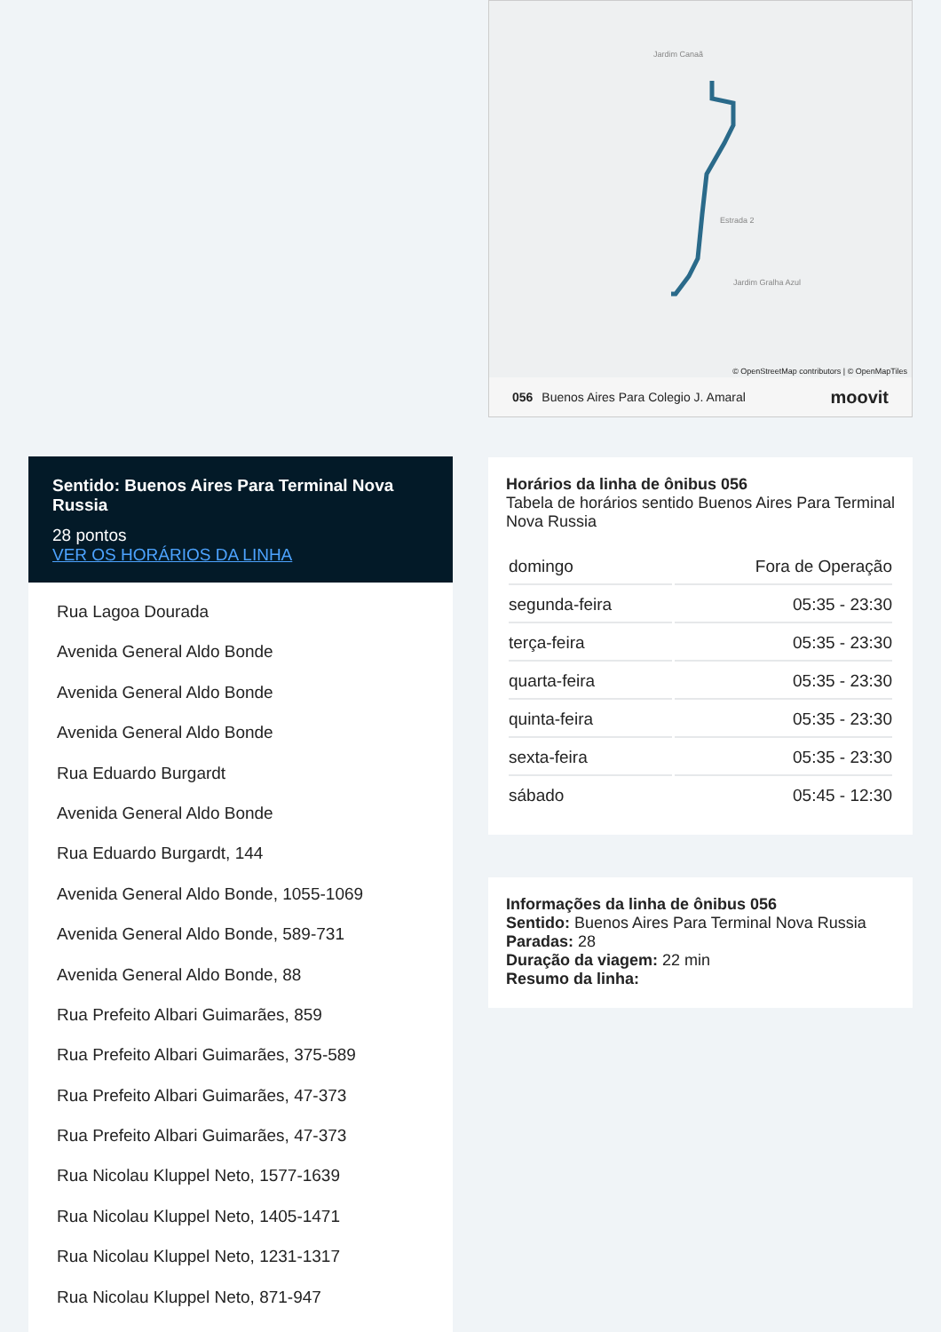Sentido: Buenos Aires Para Terminal Nova Russia
28 pontos
VER OS HORÁRIOS DA LINHA
Rua Lagoa Dourada
Avenida General Aldo Bonde
Avenida General Aldo Bonde
Avenida General Aldo Bonde
Rua Eduardo Burgardt
Avenida General Aldo Bonde
Rua Eduardo Burgardt, 144
Avenida General Aldo Bonde, 1055-1069
Avenida General Aldo Bonde, 589-731
Avenida General Aldo Bonde, 88
Rua Prefeito Albari Guimarães, 859
Rua Prefeito Albari Guimarães, 375-589
Rua Prefeito Albari Guimarães, 47-373
Rua Prefeito Albari Guimarães, 47-373
Rua Nicolau Kluppel Neto, 1577-1639
Rua Nicolau Kluppel Neto, 1405-1471
Rua Nicolau Kluppel Neto, 1231-1317
Rua Nicolau Kluppel Neto, 871-947
Jardim Canaã
Estrada 2
Jardim Gralha Azul
© OpenStreetMap contributors | © OpenMapTiles
056 Buenos Aires Para Colegio J. Amaral moovit
Horários da linha de ônibus 056
Tabela de horários sentido Buenos Aires Para Terminal Nova Russia
| domingo | Fora de Operação |
| segunda-feira | 05:35 - 23:30 |
| terça-feira | 05:35 - 23:30 |
| quarta-feira | 05:35 - 23:30 |
| quinta-feira | 05:35 - 23:30 |
| sexta-feira | 05:35 - 23:30 |
| sábado | 05:45 - 12:30 |
Informações da linha de ônibus 056
Sentido: Buenos Aires Para Terminal Nova Russia
Paradas: 28
Duração da viagem: 22 min
Resumo da linha: